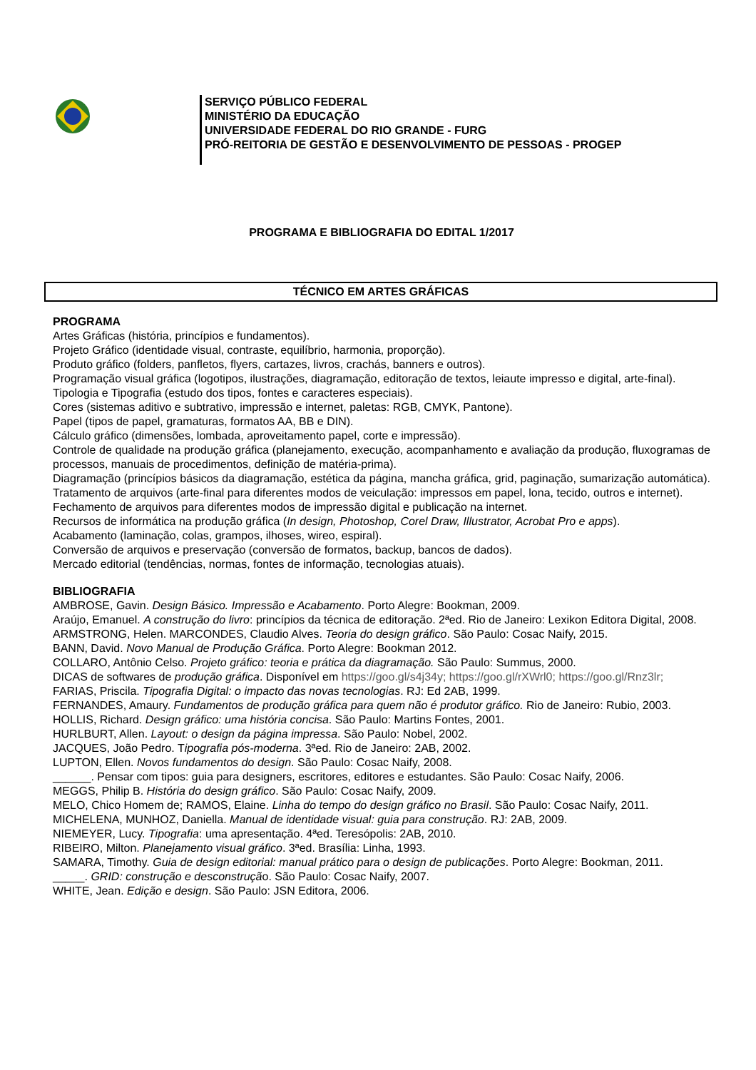SERVIÇO PÚBLICO FEDERAL
MINISTÉRIO DA EDUCAÇÃO
UNIVERSIDADE FEDERAL DO RIO GRANDE - FURG
PRÓ-REITORIA DE GESTÃO E DESENVOLVIMENTO DE PESSOAS - PROGEP
PROGRAMA E BIBLIOGRAFIA DO EDITAL 1/2017
TÉCNICO EM ARTES GRÁFICAS
PROGRAMA
Artes Gráficas (história, princípios e fundamentos).
Projeto Gráfico (identidade visual, contraste, equilíbrio, harmonia, proporção).
Produto gráfico (folders, panfletos, flyers, cartazes, livros, crachás, banners e outros).
Programação visual gráfica (logotipos, ilustrações, diagramação, editoração de textos, leiaute impresso e digital, arte-final).
Tipologia e Tipografia (estudo dos tipos, fontes e caracteres especiais).
Cores (sistemas aditivo e subtrativo, impressão e internet, paletas: RGB, CMYK, Pantone).
Papel (tipos de papel, gramaturas, formatos AA, BB e DIN).
Cálculo gráfico (dimensões, lombada, aproveitamento papel, corte e impressão).
Controle de qualidade na produção gráfica (planejamento, execução, acompanhamento e avaliação da produção, fluxogramas de processos, manuais de procedimentos, definição de matéria-prima).
Diagramação (princípios básicos da diagramação, estética da página, mancha gráfica, grid, paginação, sumarização automática). Tratamento de arquivos (arte-final para diferentes modos de veiculação: impressos em papel, lona, tecido, outros e internet).
Fechamento de arquivos para diferentes modos de impressão digital e publicação na internet.
Recursos de informática na produção gráfica (In design, Photoshop, Corel Draw, Illustrator, Acrobat Pro e apps).
Acabamento (laminação, colas, grampos, ilhoses, wireo, espiral).
Conversão de arquivos e preservação (conversão de formatos, backup, bancos de dados).
Mercado editorial (tendências, normas, fontes de informação, tecnologias atuais).
BIBLIOGRAFIA
AMBROSE, Gavin. Design Básico. Impressão e Acabamento. Porto Alegre: Bookman, 2009.
Araújo, Emanuel. A construção do livro: princípios da técnica de editoração. 2ªed. Rio de Janeiro: Lexikon Editora Digital, 2008.
ARMSTRONG, Helen. MARCONDES, Claudio Alves. Teoria do design gráfico. São Paulo: Cosac Naify, 2015.
BANN, David. Novo Manual de Produção Gráfica. Porto Alegre: Bookman 2012.
COLLARO, Antônio Celso. Projeto gráfico: teoria e prática da diagramação. São Paulo: Summus, 2000.
DICAS de softwares de produção gráfica. Disponível em https://goo.gl/s4j34y; https://goo.gl/rXWrl0; https://goo.gl/Rnz3lr;
FARIAS, Priscila. Tipografia Digital: o impacto das novas tecnologias. RJ: Ed 2AB, 1999.
FERNANDES, Amaury. Fundamentos de produção gráfica para quem não é produtor gráfico. Rio de Janeiro: Rubio, 2003.
HOLLIS, Richard. Design gráfico: uma história concisa. São Paulo: Martins Fontes, 2001.
HURLBURT, Allen. Layout: o design da página impressa. São Paulo: Nobel, 2002.
JACQUES, João Pedro. Tipografia pós-moderna. 3ªed. Rio de Janeiro: 2AB, 2002.
LUPTON, Ellen. Novos fundamentos do design. São Paulo: Cosac Naify, 2008.
______. Pensar com tipos: guia para designers, escritores, editores e estudantes. São Paulo: Cosac Naify, 2006.
MEGGS, Philip B. História do design gráfico. São Paulo: Cosac Naify, 2009.
MELO, Chico Homem de; RAMOS, Elaine. Linha do tempo do design gráfico no Brasil. São Paulo: Cosac Naify, 2011.
MICHELENA, MUNHOZ, Daniella. Manual de identidade visual: guia para construção. RJ: 2AB, 2009.
NIEMEYER, Lucy. Tipografia: uma apresentação. 4ªed. Teresópolis: 2AB, 2010.
RIBEIRO, Milton. Planejamento visual gráfico. 3ªed. Brasília: Linha, 1993.
SAMARA, Timothy. Guia de design editorial: manual prático para o design de publicações. Porto Alegre: Bookman, 2011.
_____. GRID: construção e desconstrução. São Paulo: Cosac Naify, 2007.
WHITE, Jean. Edição e design. São Paulo: JSN Editora, 2006.